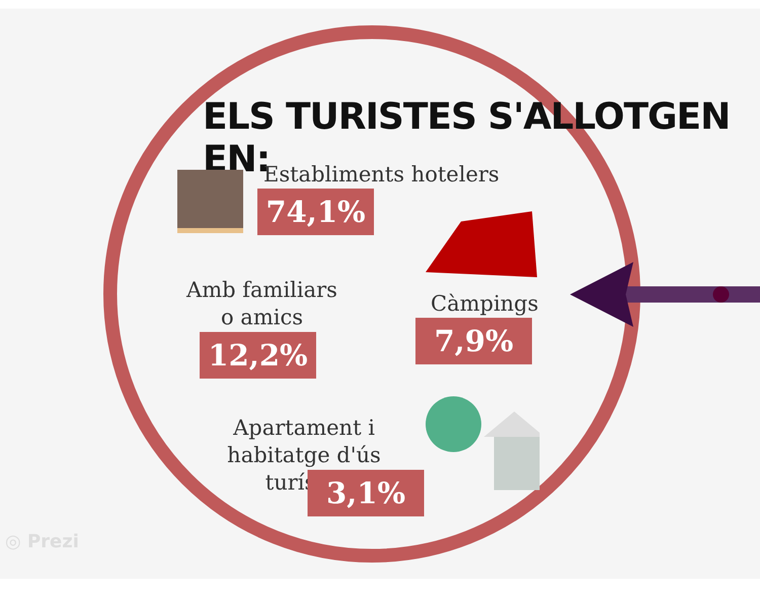ELS TURISTES S'ALLOTGEN EN:
Establiments hotelers
74,1%
Amb familiars
o amics
12,2%
Càmpings
7,9%
Apartament i
habitatge d'ús turístic
3,1%
◎ Prezi